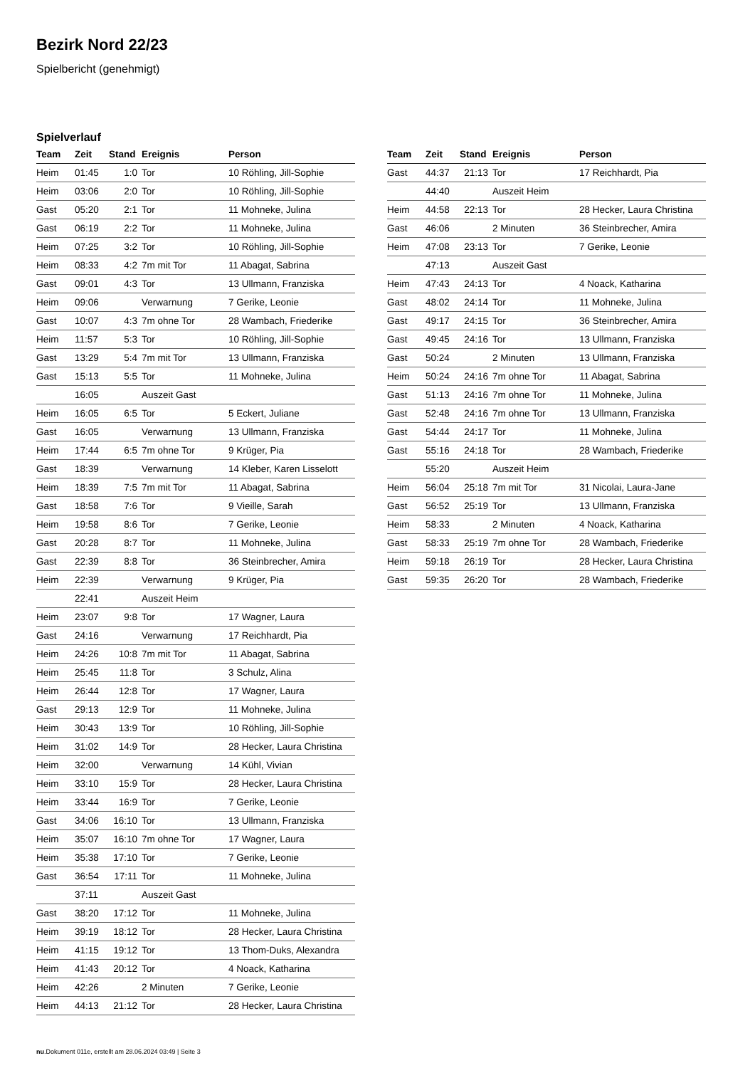Bezirk Nord 22/23
Spielbericht (genehmigt)
Spielverlauf
| Team | Zeit | Stand | Ereignis | Person |
| --- | --- | --- | --- | --- |
| Heim | 01:45 | 1:0 | Tor | 10 Röhling, Jill-Sophie |
| Heim | 03:06 | 2:0 | Tor | 10 Röhling, Jill-Sophie |
| Gast | 05:20 | 2:1 | Tor | 11 Mohneke, Julina |
| Gast | 06:19 | 2:2 | Tor | 11 Mohneke, Julina |
| Heim | 07:25 | 3:2 | Tor | 10 Röhling, Jill-Sophie |
| Heim | 08:33 | 4:2 | 7m mit Tor | 11 Abagat, Sabrina |
| Gast | 09:01 | 4:3 | Tor | 13 Ullmann, Franziska |
| Heim | 09:06 | | Verwarnung | 7 Gerike, Leonie |
| Gast | 10:07 | 4:3 | 7m ohne Tor | 28 Wambach, Friederike |
| Heim | 11:57 | 5:3 | Tor | 10 Röhling, Jill-Sophie |
| Gast | 13:29 | 5:4 | 7m mit Tor | 13 Ullmann, Franziska |
| Gast | 15:13 | 5:5 | Tor | 11 Mohneke, Julina |
| | 16:05 | | Auszeit Gast | |
| Heim | 16:05 | 6:5 | Tor | 5 Eckert, Juliane |
| Gast | 16:05 | | Verwarnung | 13 Ullmann, Franziska |
| Heim | 17:44 | 6:5 | 7m ohne Tor | 9 Krüger, Pia |
| Gast | 18:39 | | Verwarnung | 14 Kleber, Karen Lisselott |
| Heim | 18:39 | 7:5 | 7m mit Tor | 11 Abagat, Sabrina |
| Gast | 18:58 | 7:6 | Tor | 9 Vieille, Sarah |
| Heim | 19:58 | 8:6 | Tor | 7 Gerike, Leonie |
| Gast | 20:28 | 8:7 | Tor | 11 Mohneke, Julina |
| Gast | 22:39 | 8:8 | Tor | 36 Steinbrecher, Amira |
| Heim | 22:39 | | Verwarnung | 9 Krüger, Pia |
| | 22:41 | | Auszeit Heim | |
| Heim | 23:07 | 9:8 | Tor | 17 Wagner, Laura |
| Gast | 24:16 | | Verwarnung | 17 Reichhardt, Pia |
| Heim | 24:26 | 10:8 | 7m mit Tor | 11 Abagat, Sabrina |
| Heim | 25:45 | 11:8 | Tor | 3 Schulz, Alina |
| Heim | 26:44 | 12:8 | Tor | 17 Wagner, Laura |
| Gast | 29:13 | 12:9 | Tor | 11 Mohneke, Julina |
| Heim | 30:43 | 13:9 | Tor | 10 Röhling, Jill-Sophie |
| Heim | 31:02 | 14:9 | Tor | 28 Hecker, Laura Christina |
| Heim | 32:00 | | Verwarnung | 14 Kühl, Vivian |
| Heim | 33:10 | 15:9 | Tor | 28 Hecker, Laura Christina |
| Heim | 33:44 | 16:9 | Tor | 7 Gerike, Leonie |
| Gast | 34:06 | 16:10 | Tor | 13 Ullmann, Franziska |
| Heim | 35:07 | 16:10 | 7m ohne Tor | 17 Wagner, Laura |
| Heim | 35:38 | 17:10 | Tor | 7 Gerike, Leonie |
| Gast | 36:54 | 17:11 | Tor | 11 Mohneke, Julina |
| | 37:11 | | Auszeit Gast | |
| Gast | 38:20 | 17:12 | Tor | 11 Mohneke, Julina |
| Heim | 39:19 | 18:12 | Tor | 28 Hecker, Laura Christina |
| Heim | 41:15 | 19:12 | Tor | 13 Thom-Duks, Alexandra |
| Heim | 41:43 | 20:12 | Tor | 4 Noack, Katharina |
| Heim | 42:26 | | 2 Minuten | 7 Gerike, Leonie |
| Heim | 44:13 | 21:12 | Tor | 28 Hecker, Laura Christina |
| Team | Zeit | Stand | Ereignis | Person |
| --- | --- | --- | --- | --- |
| Gast | 44:37 | 21:13 | Tor | 17 Reichhardt, Pia |
| | 44:40 | | Auszeit Heim | |
| Heim | 44:58 | 22:13 | Tor | 28 Hecker, Laura Christina |
| Gast | 46:06 | | 2 Minuten | 36 Steinbrecher, Amira |
| Heim | 47:08 | 23:13 | Tor | 7 Gerike, Leonie |
| | 47:13 | | Auszeit Gast | |
| Heim | 47:43 | 24:13 | Tor | 4 Noack, Katharina |
| Gast | 48:02 | 24:14 | Tor | 11 Mohneke, Julina |
| Gast | 49:17 | 24:15 | Tor | 36 Steinbrecher, Amira |
| Gast | 49:45 | 24:16 | Tor | 13 Ullmann, Franziska |
| Gast | 50:24 | | 2 Minuten | 13 Ullmann, Franziska |
| Heim | 50:24 | 24:16 | 7m ohne Tor | 11 Abagat, Sabrina |
| Gast | 51:13 | 24:16 | 7m ohne Tor | 11 Mohneke, Julina |
| Gast | 52:48 | 24:16 | 7m ohne Tor | 13 Ullmann, Franziska |
| Gast | 54:44 | 24:17 | Tor | 11 Mohneke, Julina |
| Gast | 55:16 | 24:18 | Tor | 28 Wambach, Friederike |
| | 55:20 | | Auszeit Heim | |
| Heim | 56:04 | 25:18 | 7m mit Tor | 31 Nicolai, Laura-Jane |
| Gast | 56:52 | 25:19 | Tor | 13 Ullmann, Franziska |
| Heim | 58:33 | | 2 Minuten | 4 Noack, Katharina |
| Gast | 58:33 | 25:19 | 7m ohne Tor | 28 Wambach, Friederike |
| Heim | 59:18 | 26:19 | Tor | 28 Hecker, Laura Christina |
| Gast | 59:35 | 26:20 | Tor | 28 Wambach, Friederike |
nu.Dokument 011e, erstellt am 28.06.2024 03:49 | Seite 3